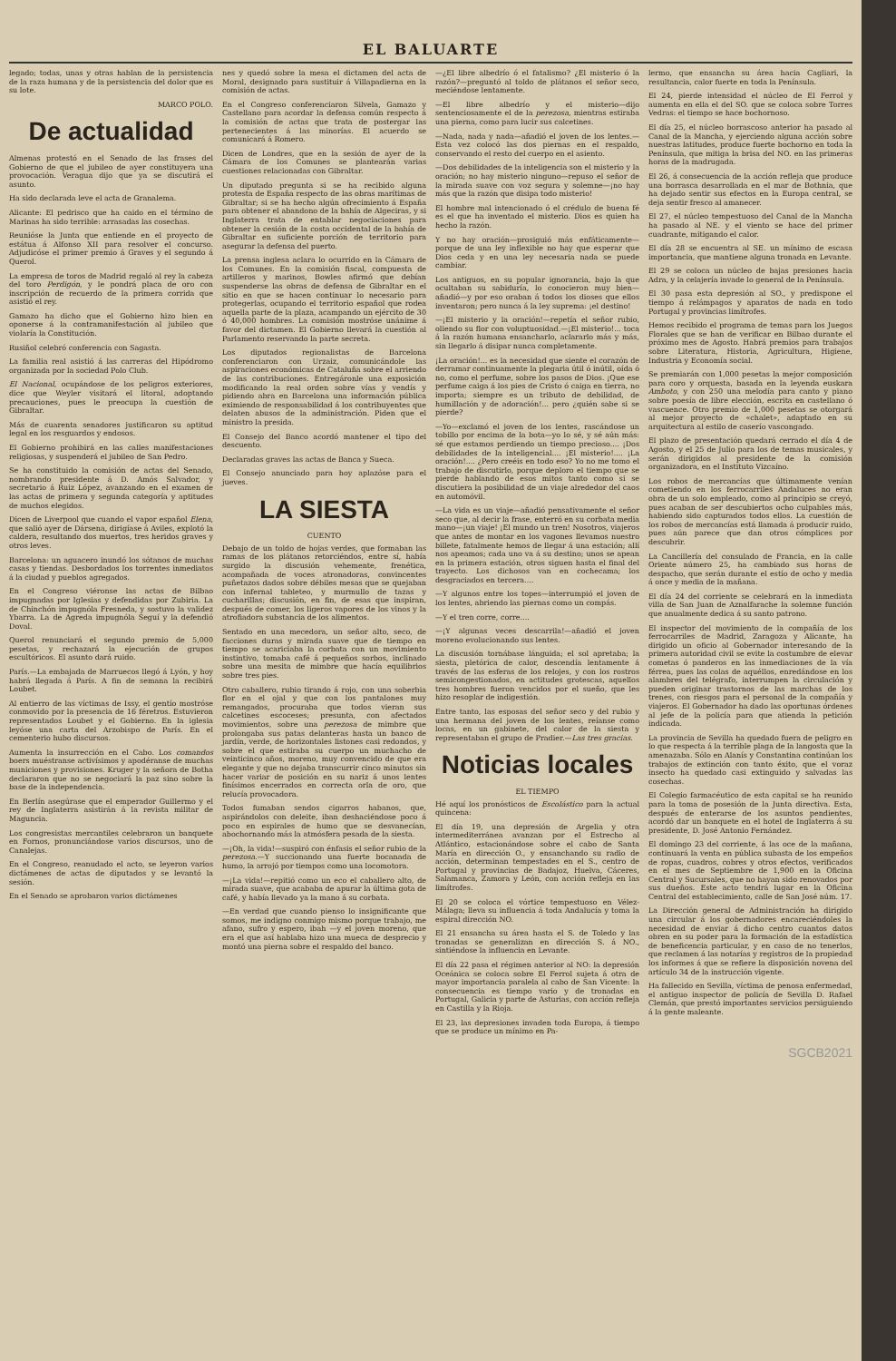EL BALUARTE
legado; todas, unas y otras hablan de la persistencia de la raza humana y de la persistencia del dolor que es su lote.
MARCO POLO.
De actualidad
Almenas protestó en el Senado de las frases del Gobierno de que el jubileo de ayer constituyera una provocación. Veragua dijo que ya se discutirá el asunto.
Ha sido declarada leve el acta de Granalema.
Alicante: El pedrisco que ha caido en el término de Marinas ha sido terrible: arrasadas las cosechas.
Reunióse la Junta que entiende en el proyecto de estátua á Alfonso XII para resolver el concurso. Adjudicóse el primer premio á Graves y el segundo á Querol.
La empresa de toros de Madrid regaló al rey la cabeza del toro Perdigón, y le pondrá placa de oro con inscripción de recuerdo de la primera corrida que asistió el rey.
Gamazo ha dicho que el Gobierno hizo bien en oponerse á la contramanifestación al jubileo que violaría la Constitución.
Rusiñol celebró conferencia con Sagasta.
La familia real asistió á las carreras del Hipódromo organizada por la sociedad Polo Club.
El Nacional, ocupándose de los peligros exteriores, dice que Weyler visitará el litoral, adoptando precauciones, pues le preocupa la cuestión de Gibraltar.
Más de cuarenta senadores justificaron su aptitud legal en los resguardos y endosos.
El Gobierno prohibirá en las calles manifestaciones religiosas, y suspenderá el jubileo de San Pedro.
Se ha constituido la comisión de actas del Senado, nombrando presidente á D. Amós Salvador, y secretario á Ruiz López, avanzando en el examen de las actas de primera y segunda categoría y aptitudes de muchos elegidos.
Dicen de Liverpool que cuando el vapor español Elena, que salió ayer de Dársena, dirigíase á Aviles, explotó la caldera, resultando dos muertos, tres heridos graves y otros leves.
Barcelona: un aguacero inundó los sótanos de muchas casas y tiendas. Desbordados los torrentes inmediatos á la ciudad y pueblos agregados.
En el Congreso viéronse las actas de Bilbao impugnadas por Iglesias y defendidas por Zubiria. La de Chinchón impugnóla Fresneda, y sostuvo la validez Ybarra. La de Agreda impugnóla Seguí y la defendió Doval.
Querol renunciará el segundo premio de 5,000 pesetas, y rechazará la ejecución de grupos escultóricos. El asunto dará ruido.
París.—La embajada de Marruecos llegó á Lyón, y hoy habrá llegada á París. A fin de semana la recibirá Loubet.
Al entierro de las víctimas de Issy, el gentío mostróse conmovido por la presencia de 16 féretros. Estuvieron representados Loubet y el Gobierno. En la iglesia leyóse una carta del Arzobispo de París. En el cementerio hubo discursos.
Aumenta la insurrección en el Cabo. Los comandos boers muéstranse activísimos y apodéranse de muchas municiones y provisiones. Kruger y la señora de Botha declararon que no se negociará la paz sino sobre la base de la independencia.
En Berlín asegúrase que el emperador Guillermo y el rey de Inglaterra asistirán á la revista militar de Maguncia.
Los congresistas mercantiles celebraron un banquete en Fornos, pronunciándose varios discursos, uno de Canalejas.
En el Congreso, reanudado el acto, se leyeron varios dictámenes de actas de diputados y se levantó la sesión.
En el Senado se aprobaron varios dictámenes
nes y quedó sobre la mesa el dictamen del acta de Moral, designado para sustituir á Villapadierna en la comisión de actas.
En el Congreso conferenciaron Silvela, Gamazo y Castellano para acordar la defensa común respecto á la comisión de actas que trata de postergar las pertenecientes á las minorías. El acuerdo se comunicará á Romero.
Dicen de Londres, que en la sesión de ayer de la Cámara de los Comunes se plantearán varias cuestiones relacionadas con Gibraltar.
Un diputado pregunta si se ha recibido alguna protesta de España respecto de las obras marítimas de Gibraltar; si se ha hecho algún ofrecimiento á España para obtener el abandono de la bahía de Algeciras, y si Inglaterra trata de entablar negociaciones para obtener la cesión de la costa occidental de la bahía de Gibraltar en suficiente porción de territorio para asegurar la defensa del puerto.
La prensa inglesa aclara lo ocurrido en la Cámara de los Comunes. En la comisión fiscal, compuesta de artilleros y marinos, Bowles afirmó que debían suspenderse las obras de defensa de Gibraltar en el sitio en que se hacen continuar lo necesario para protegerlas, ocupando el territorio español que rodea aquella parte de la plaza, acampando un ejército de 30 ó 40,000 hombres. La comisión mostróse unánime á favor del dictamen. El Gobierno llevará la cuestión al Parlamento reservando la parte secreta.
Los diputados regionalistas de Barcelona conferenciaron con Urzaiz, comunicándole las aspiraciones económicas de Cataluña sobre el arriendo de las contribuciones. Entregáronle una exposición modificando la real orden sobre vías y vendís y pidiendo abra en Barcelona una información pública eximiendo de responsabilidad á los contribuyentes que delaten abusos de la administración. Piden que el ministro la presida.
El Consejo del Banco acordó mantener el tipo del descuento.
Declaradas graves las actas de Banca y Sueca.
El Consejo anunciado para hoy aplazóse para el jueves.
LA SIESTA
CUENTO
Debajo de un toldo de hojas verdes, que formaban las ramas de los plátanos retorciéndos, entre sí, había surgido la discusión vehemente, frenética, acompañada de voces atronadoras, convincentes puñetazos dados sobre débiles mesas que se quejaban con infernal tableteo, y murmullo de tazas y cucharillas; discusión, en fin, de esas que inspiran, después de comer, los ligeros vapores de los vinos y la atrofiadora substancia de los alimentos.
Sentado en una mecedora, un señor alto, seco, de facciones duras y mirada suave que de tiempo en tiempo se acariciaba la corbata con un movimiento instintivo, tomaba café á pequeños sorbos, inclinado sobre una mesita de mimbre que hacía equilibrios sobre tres pies.
Otro caballero, rubio tirando á rojo, con una soberbia flor en el ojal y que con los pantalones muy remangados, procuraba que todos vieran sus calcetines escoceses; presunta, con afectados movimientos, sobre una perezosa de mimbre que prolongaba sus patas delanteras hasta un banco de jardín, verde, de horizontales listones casi redondos, y sobre el que estiraba su cuerpo un muchacho de veinticinco años, moreno, muy convencido de que era elegante y que no dejaba transcurrir cinco minutos sin hacer variar de posición en su nariz á unos lentes finísimos encerrados en correcta orla de oro, que relucía provocadora.
Todos fumaban sendos cigarros habanos, que, aspirándolos con deleite, iban deshaciéndose poco á poco en espirales de humo que se desvanecían, abochornando más la atmósfera pesada de la siesta.
—¡Oh, la vida!—suspiró con énfasis el señor rubio de la perezosa.—Y succionando una fuerte bocanada de humo, la arrojó por tiempos como una locomotora.
—¡La vida!—repitió como un eco el caballero alto, de mirada suave, que acababa de apurar la última gota de café, y había llevado ya la mano á su corbata.
—En verdad que cuando pienso lo insignificante que somos, me indigno conmigo mismo porque trabajo, me afano, sufro y espero, ibah —y el joven moreno, que era el que así hablaba hizo una mueca de desprecio y montó una pierna sobre el respaldo del banco.
—¿El libre albedrío ó el fatalismo? ¿El misterio ó la razón?—preguntó al toldo de plátanos el señor seco, meciéndose lentamente.
—El libre albedrío y el misterio—dijo sentenciosamente el de la perezosa, mientras estiraba una pierna, como para lucir sus calcetines.
—Nada, nada y nada—añadió el joven de los lentes.—Esta vez colocó las dos piernas en el respaldo, conservando el resto del cuerpo en el asiento.
—Dos debilidades de la inteligencia son el misterio y la oración; no hay misterio ninguno—repuso el señor de la mirada suave con voz segura y solemne—¡no hay más que la razón que disipa todo misterio!
El hombre mal intencionado ó el crédulo de buena fé es el que ha inventado el misterio. Dios es quien ha hecho la razón.
Y no hay oración—prosiguió más enfáticamente—porque de una ley inflexible no hay que esperar que Dios ceda y en una ley necesaria nada se puede cambiar.
Los antiguos, en su popular ignorancia, bajo la que ocultaban su sabiduría, lo conocieron muy bien—añadió—y por eso oraban á todos los dioses que ellos inventaron; pero nunca á la ley suprema: ¡el destino!
—¡El misterio y la oración!—repetía el señor rubio, oliendo su flor con voluptuosidad.—¡El misterio!... toca á la razón humana ensancharlo, aclararlo más y más, sin llegarlo á disipar nunca completamente.
¡La oración!... es la necesidad que siente el corazón de derramar continuamente la plegaria útil ó inútil, oída ó no, como el perfume, sobre los pasos de Dios. ¡Que ese perfume caiga á los pies de Cristo ó caiga en tierra, no importa; siempre es un tributo de debilidad, de humillación y de adoración!... pero ¿quién sabe si se pierde?
—Yo—exclamó el joven de los lentes, rascándose un tobillo por encima de la bota—yo lo sé, y sé aún más: sé que estamos perdiendo un tiempo precioso.... ¡Dos debilidades de la inteligencial.... ¡El misterio!.... ¡La oración!.... ¿Pero creéis en todo eso? Yo no me tomo el trabajo de discutirlo, porque deploro el tiempo que se pierde hablando de esos mitos tanto como si se discutiera la posibilidad de un viaje alrededor del caos en automóvil.
—La vida es un viaje—añadió pensativamente el señor seco que, al decir la frase, enterró en su corbata media mano—¡un viaje! ¡El mundo un tren! Nosotros, viajeros que antes de montar en los vagones llevamos nuestro billete, fatalmente hemos de llegar á una estación; allí nos apeamos; cada uno va á su destino; unos se apean en la primera estación, otros siguen hasta el final del trayecto. Los dichosos van en cochecama; los desgraciados en tercera....
—Y algunos entre los topes—interrumpió el joven de los lentes, abriendo las piernas como un compás.
—Y el tren corre, corre....
—¡Y algunas veces descarrila!—añadió el joven moreno evolucionando sus lentes.
La discusión tornábase lánguida; el sol apretaba; la siesta, pletórica de calor, descendía lentamente á través de las esferas de los relojes, y con los rostros semicongestionados, en actitudes grotescas, aquellos tres hombres fueron vencidos por el sueño, que les hizo resoplar de indigestión.
Entre tanto, las esposas del señor seco y del rubio y una hermana del joven de los lentes, reíanse como locas, en un gabinete, del calor de la siesta y representaban el grupo de Pradier.—Las tres gracias.
Noticias locales
EL TIEMPO
Hé aquí los pronósticos de Escolástico para la actual quincena:
El día 19, una depresión de Argelia y otra intermediterránea avanzan por el Estrecho al Atlántico, estacionándose sobre el cabo de Santa María en dirección O., y ensanchando su radio de acción, determinan tempestades en el S., centro de Portugal y provincias de Badajoz, Huelva, Cáceres, Salamanca, Zamora y León, con acción refleja en las limítrofes.
El 20 se coloca el vórtice tempestuoso en Vélez-Málaga; lleva su influencia á toda Andalucía y toma la espiral dirección NO.
El 21 ensancha su área hasta el S. de Toledo y las tronadas se generalizan en dirección S. á NO., sintiéndose la influencia en Levante.
El día 22 pasa el régimen anterior al NO: la depresión Oceánica se coloca sobre El Ferrol sujeta á otra de mayor importancia paralela al cabo de San Vicente: la consecuencia es tiempo vario y de tronadas en Portugal, Galicia y parte de Asturias, con acción refleja en Castilla y la Rioja.
El 23, las depresiones invaden toda Europa, á tiempo que se produce un mínimo en Pa-
lermo, que ensancha su área hacia Cagliari, la resultancia, calor fuerte en toda la Península.
El 24, pierde intensidad el núcleo de El Ferrol y aumenta en ella el del SO. que se coloca sobre Torres Vedras: el tiempo se hace bochornoso.
El día 25, el núcleo borrascoso anterior ha pasado al Canal de la Mancha, y ejerciendo alguna acción sobre nuestras latitudes, produce fuerte bochorno en toda la Península, que mitiga la brisa del NO. en las primeras horas de la madrugada.
El 26, á consecuencia de la acción refleja que produce una borrasca desarrollada en el mar de Bothnia, que ha dejado sentir sus efectos en la Europa central, se deja sentir fresco al amanecer.
El 27, el núcleo tempestuoso del Canal de la Mancha ha pasado al NE. y el viento se hace del primer cuadrante, mitigando el calor.
El día 28 se encuentra al SE. un mínimo de escasa importancia, que mantiene alguna tronada en Levante.
El 29 se coloca un núcleo de bajas presiones hacia Adra, y la celajería invade lo general de la Península.
El 30 pasa esta depresión al SO., y predispone el tiempo á relámpagos y aparatos de nada en todo Portugal y provincias limítrofes.
Hemos recibido el programa de temas para los Juegos Florales que se han de verificar en Bilbao durante el próximo mes de Agosto. Habrá premios para trabajos sobre Literatura, Historia, Agricultura, Higiene, Industria y Economía social.
Se premiarán con 1,000 pesetas la mejor composición para coro y orquesta, basada en la leyenda euskara Amboto, y con 250 una melodía para canto y piano sobre poesía de libre elección, escrita en castellano ó vascuence. Otro premio de 1,000 pesetas se otorgará al mejor proyecto de «chalet», adaptado en su arquitectura al estilo de caserío vascongado.
El plazo de presentación quedará cerrado el día 4 de Agosto, y el 25 de Julio para los de temas musicales, y serán dirigidos al presidente de la comisión organizadora, en el Instituto Vizcaíno.
Los robos de mercancías que últimamente venían cometiendo en los ferrocarriles Andaluces no eran obra de un solo empleado, como al principio se creyó, pues acaban de ser descubiertos ocho culpables más, habiendo sido capturados todos ellos. La cuestión de los robos de mercancías está llamada á producir ruido, pues aún parece que dan otros cómplices por descubrir.
La Cancillería del consulado de Francia, en la calle Oriente número 25, ha cambiado sus horas de despacho, que serán durante el estío de ocho y media á once y media de la mañana.
El día 24 del corriente se celebrará en la inmediata villa de San Juan de Aznalfarache la solemne función que anualmente dedica á su santo patrono.
El inspector del movimiento de la compañía de los ferrocarriles de Madrid, Zaragoza y Alicante, ha dirigido un oficio al Gobernador interesando de la primera autoridad civil se evite la costumbre de elevar cometas ó panderos en las inmediaciones de la vía férrea, pues las colas de aquéllos, enredándose en los alambres del telégrafo, interrumpen la circulación y pueden originar trastornos de las marchas de los trenes, con riesgos para el personal de la compañía y viajeros. El Gobernador ha dado las oportunas órdenes al jefe de la policía para que atienda la petición indicada.
La provincia de Sevilla ha quedado fuera de peligro en lo que respecta á la terrible plaga de la langosta que la amenazaba. Sólo en Alanís y Constantina continúan los trabajos de extinción con tanto éxito, que el voraz insecto ha quedado casi extinguido y salvadas las cosechas.
El Colegio farmacéutico de esta capital se ha reunido para la toma de posesión de la Junta directiva. Esta, después de enterarse de los asuntos pendientes, acordó dar un banquete en el hotel de Inglaterra á su presidente, D. José Antonio Fernández.
El domingo 23 del corriente, á las oce de la mañana, continuará la venta en pública subasta de los empeños de ropas, cuadros, cobres y otros efectos, verificados en el mes de Septiembre de 1,900 en la Oficina Central y Sucursales, que no hayan sido renovados por sus dueños. Este acto tendrá lugar en la Oficina Central del establecimiento, calle de San José núm. 17.
La Dirección general de Administración ha dirigido una circular á los gobernadores encareciéndoles la necesidad de enviar á dicho centro cuantos datos obren en su poder para la formación de la estadística de beneficencia particular, y en caso de no tenerlos, que reclamen á las notarías y registros de la propiedad los informes á que se refiere la disposición novena del artículo 34 de la instrucción vigente.
Ha fallecido en Sevilla, víctima de penosa enfermedad, el antiguo inspector de policía de Sevilla D. Rafael Clemán, que prestó importantes servicios persiguiendo á la gente maleante.
SGCB2021